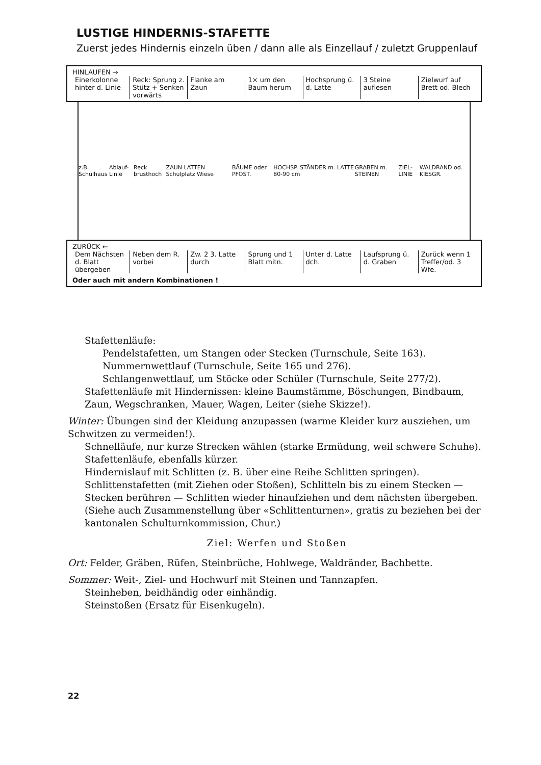LUSTIGE HINDERNIS-STAFETTE
Zuerst jedes Hindernis einzeln üben / dann alle als Einzellauf / zuletzt Gruppenlauf
HINLAUFEN →
Einerkolonne hinter d. Linie Reck: Sprung z. Stütz + Senken vorwärts
Flanke am Zaun 1× um den Baum herum Hochsprung ü. d. Latte 3 Steine auflesen Zielwurf auf Brett od. Blech
z.B. Schulhaus Ablauf-Linie Reck brusthoch ZAUN LATTEN Schulplatz Wiese BÄUME oder PFOST. HOCHSP. STÄNDER m. LATTE 80-90 cm GRABEN m. STEINEN ZIEL-LINIE WALDRAND od. KIESGR.
ZURÜCK ←
Dem Nächsten d. Blatt übergeben
Neben dem R. vorbei Zw. 2 3. Latte durch Sprung und 1 Blatt mitn. Unter d. Latte dch. Laufsprung ü. d. Graben Zurück wenn 1 Treffer/od. 3 Wfe.
Oder auch mit andern Kombinationen !
Stafettenläufe:
Pendelstafetten, um Stangen oder Stecken (Turnschule, Seite 163).
Nummernwettlauf (Turnschule, Seite 165 und 276).
Schlangenwettlauf, um Stöcke oder Schüler (Turnschule, Seite 277/2).
Stafettenläufe mit Hindernissen: kleine Baumstämme, Böschungen, Bindbaum, Zaun, Wegschranken, Mauer, Wagen, Leiter (siehe Skizze!).
Winter: Übungen sind der Kleidung anzupassen (warme Kleider kurz ausziehen, um Schwitzen zu vermeiden!).
Schnelläufe, nur kurze Strecken wählen (starke Ermüdung, weil schwere Schuhe).
Stafettenläufe, ebenfalls kürzer.
Hindernislauf mit Schlitten (z. B. über eine Reihe Schlitten springen).
Schlittenstafetten (mit Ziehen oder Stoßen), Schlitteln bis zu einem Stecken — Stecken berühren — Schlitten wieder hinaufziehen und dem nächsten übergeben.
(Siehe auch Zusammenstellung über «Schlittenturnen», gratis zu beziehen bei der kantonalen Schulturnkommission, Chur.)
Ziel: Werfen und Stoßen
Ort: Felder, Gräben, Rüfen, Steinbrüche, Hohlwege, Waldränder, Bachbette.
Sommer: Weit-, Ziel- und Hochwurf mit Steinen und Tannzapfen.
Steinheben, beidhändig oder einhändig.
Steinstoßen (Ersatz für Eisenkugeln).
22